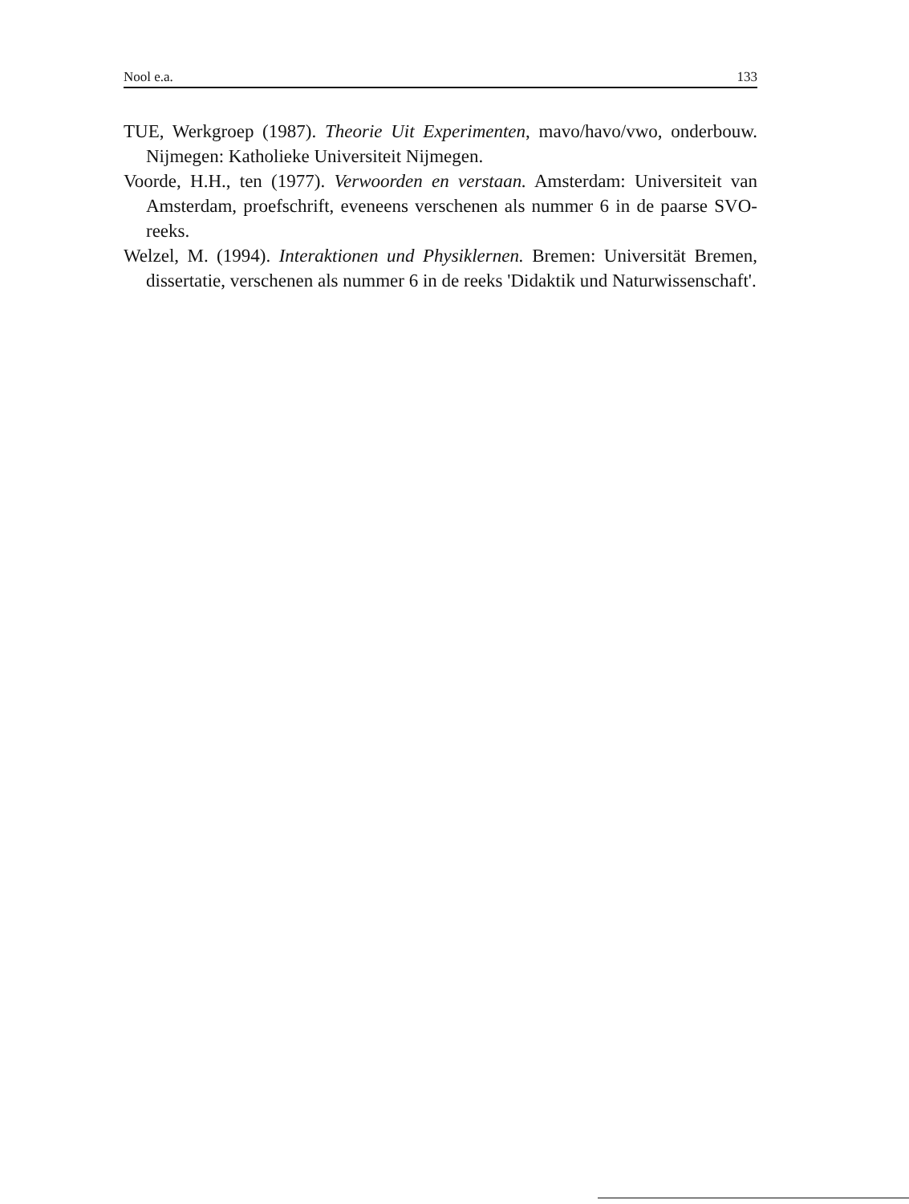Nool e.a. 133
TUE, Werkgroep (1987). Theorie Uit Experimenten, mavo/havo/vwo, onderbouw. Nijmegen: Katholieke Universiteit Nijmegen.
Voorde, H.H., ten (1977). Verwoorden en verstaan. Amsterdam: Universiteit van Amsterdam, proefschrift, eveneens verschenen als nummer 6 in de paarse SVO-reeks.
Welzel, M. (1994). Interaktionen und Physiklernen. Bremen: Universität Bremen, dissertatie, verschenen als nummer 6 in de reeks 'Didaktik und Naturwissenschaft'.